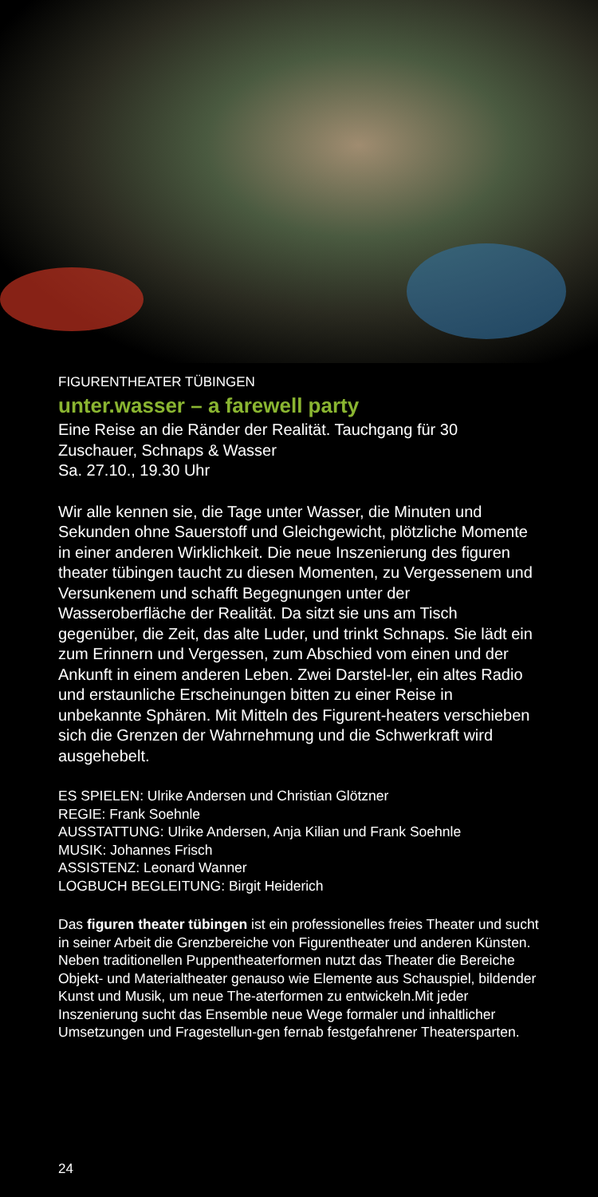FIGURENTHEATER TÜBINGEN
unter.wasser – a farewell party
Eine Reise an die Ränder der Realität. Tauchgang für 30 Zuschauer, Schnaps & Wasser
Sa. 27.10., 19.30 Uhr
Wir alle kennen sie, die Tage unter Wasser, die Minuten und Sekunden ohne Sauerstoff und Gleichgewicht, plötzliche Momente in einer anderen Wirklichkeit. Die neue Inszenierung des figuren theater tübingen taucht zu diesen Momenten, zu Vergessenem und Versunkenem und schafft Begegnungen unter der Wasseroberfläche der Realität. Da sitzt sie uns am Tisch gegenüber, die Zeit, das alte Luder, und trinkt Schnaps. Sie lädt ein zum Erinnern und Vergessen, zum Abschied vom einen und der Ankunft in einem anderen Leben. Zwei Darstel-ler, ein altes Radio und erstaunliche Erscheinungen bitten zu einer Reise in unbekannte Sphären. Mit Mitteln des Figurent-heaters verschieben sich die Grenzen der Wahrnehmung und die Schwerkraft wird ausgehebelt.
ES SPIELEN: Ulrike Andersen und Christian Glötzner
REGIE: Frank Soehnle
AUSSTATTUNG: Ulrike Andersen, Anja Kilian und Frank Soehnle
MUSIK: Johannes Frisch
ASSISTENZ: Leonard Wanner
LOGBUCH BEGLEITUNG: Birgit Heiderich
Das figuren theater tübingen ist ein professionelles freies Theater und sucht in seiner Arbeit die Grenzbereiche von Figurentheater und anderen Künsten. Neben traditionellen Puppentheaterformen nutzt das Theater die Bereiche Objekt- und Materialtheater genauso wie Elemente aus Schauspiel, bildender Kunst und Musik, um neue The-aterformen zu entwickeln.Mit jeder Inszenierung sucht das Ensemble neue Wege formaler und inhaltlicher Umsetzungen und Fragestellun-gen fernab festgefahrener Theatersparten.
24